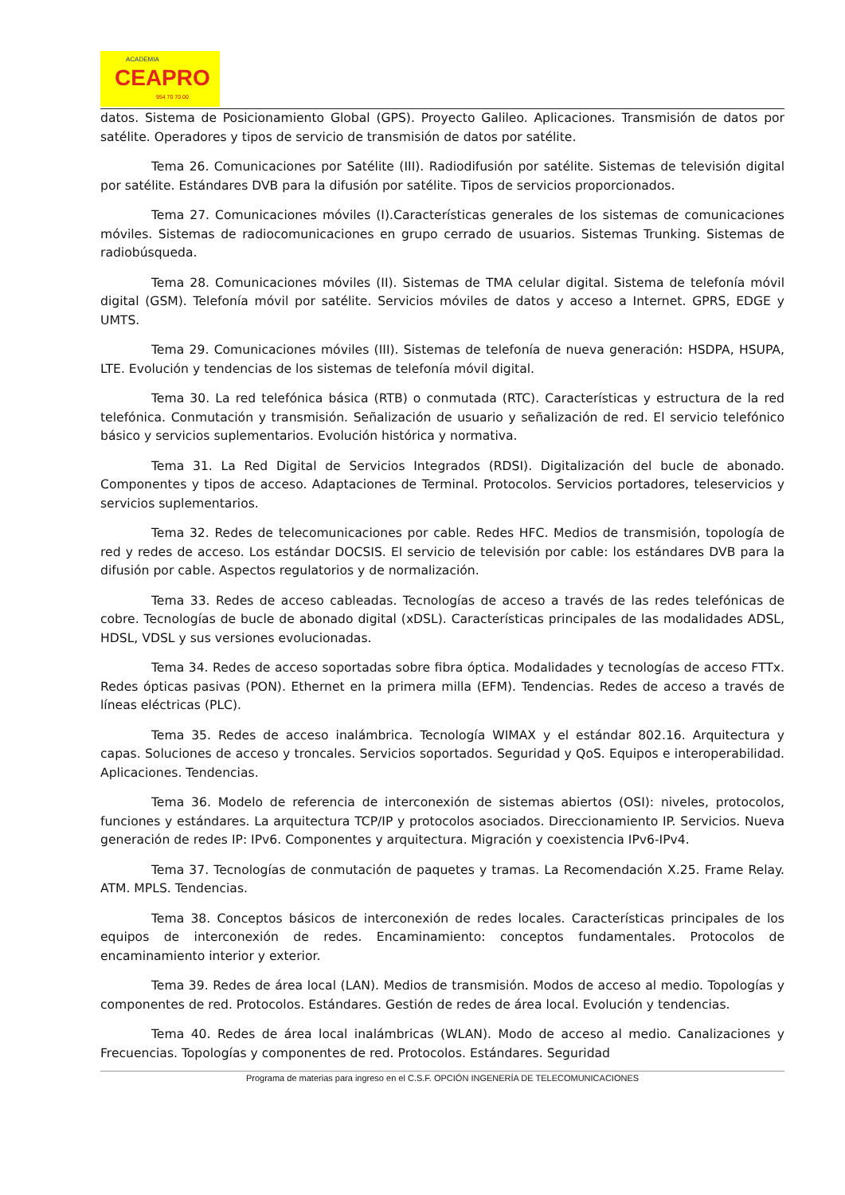ACADEMIA
CEAPRO
954 70 70 00
datos. Sistema de Posicionamiento Global (GPS). Proyecto Galileo. Aplicaciones. Transmisión de datos por satélite. Operadores y tipos de servicio de transmisión de datos por satélite.
Tema 26. Comunicaciones por Satélite (III). Radiodifusión por satélite. Sistemas de televisión digital por satélite. Estándares DVB para la difusión por satélite. Tipos de servicios proporcionados.
Tema 27. Comunicaciones móviles (I).Características generales de los sistemas de comunicaciones móviles. Sistemas de radiocomunicaciones en grupo cerrado de usuarios. Sistemas Trunking. Sistemas de radiobúsqueda.
Tema 28. Comunicaciones móviles (II). Sistemas de TMA celular digital. Sistema de telefonía móvil digital (GSM). Telefonía móvil por satélite. Servicios móviles de datos y acceso a Internet. GPRS, EDGE y UMTS.
Tema 29. Comunicaciones móviles (III). Sistemas de telefonía de nueva generación: HSDPA, HSUPA, LTE. Evolución y tendencias de los sistemas de telefonía móvil digital.
Tema 30. La red telefónica básica (RTB) o conmutada (RTC). Características y estructura de la red telefónica. Conmutación y transmisión. Señalización de usuario y señalización de red. El servicio telefónico básico y servicios suplementarios. Evolución histórica y normativa.
Tema 31. La Red Digital de Servicios Integrados (RDSI). Digitalización del bucle de abonado. Componentes y tipos de acceso. Adaptaciones de Terminal. Protocolos. Servicios portadores, teleservicios y servicios suplementarios.
Tema 32. Redes de telecomunicaciones por cable. Redes HFC. Medios de transmisión, topología de red y redes de acceso. Los estándar DOCSIS. El servicio de televisión por cable: los estándares DVB para la difusión por cable. Aspectos regulatorios y de normalización.
Tema 33. Redes de acceso cableadas. Tecnologías de acceso a través de las redes telefónicas de cobre. Tecnologías de bucle de abonado digital (xDSL). Características principales de las modalidades ADSL, HDSL, VDSL y sus versiones evolucionadas.
Tema 34. Redes de acceso soportadas sobre fibra óptica. Modalidades y tecnologías de acceso FTTx. Redes ópticas pasivas (PON). Ethernet en la primera milla (EFM). Tendencias. Redes de acceso a través de líneas eléctricas (PLC).
Tema 35. Redes de acceso inalámbrica. Tecnología WIMAX y el estándar 802.16. Arquitectura y capas. Soluciones de acceso y troncales. Servicios soportados. Seguridad y QoS. Equipos e interoperabilidad. Aplicaciones. Tendencias.
Tema 36. Modelo de referencia de interconexión de sistemas abiertos (OSI): niveles, protocolos, funciones y estándares. La arquitectura TCP/IP y protocolos asociados. Direccionamiento IP. Servicios. Nueva generación de redes IP: IPv6. Componentes y arquitectura. Migración y coexistencia IPv6-IPv4.
Tema 37. Tecnologías de conmutación de paquetes y tramas. La Recomendación X.25. Frame Relay. ATM. MPLS. Tendencias.
Tema 38. Conceptos básicos de interconexión de redes locales. Características principales de los equipos de interconexión de redes. Encaminamiento: conceptos fundamentales. Protocolos de encaminamiento interior y exterior.
Tema 39. Redes de área local (LAN). Medios de transmisión. Modos de acceso al medio. Topologías y componentes de red. Protocolos. Estándares. Gestión de redes de área local. Evolución y tendencias.
Tema 40. Redes de área local inalámbricas (WLAN). Modo de acceso al medio. Canalizaciones y Frecuencias. Topologías y componentes de red. Protocolos. Estándares. Seguridad
Programa de materias para ingreso en el C.S.F. OPCIÓN INGENERÍA DE TELECOMUNICACIONES